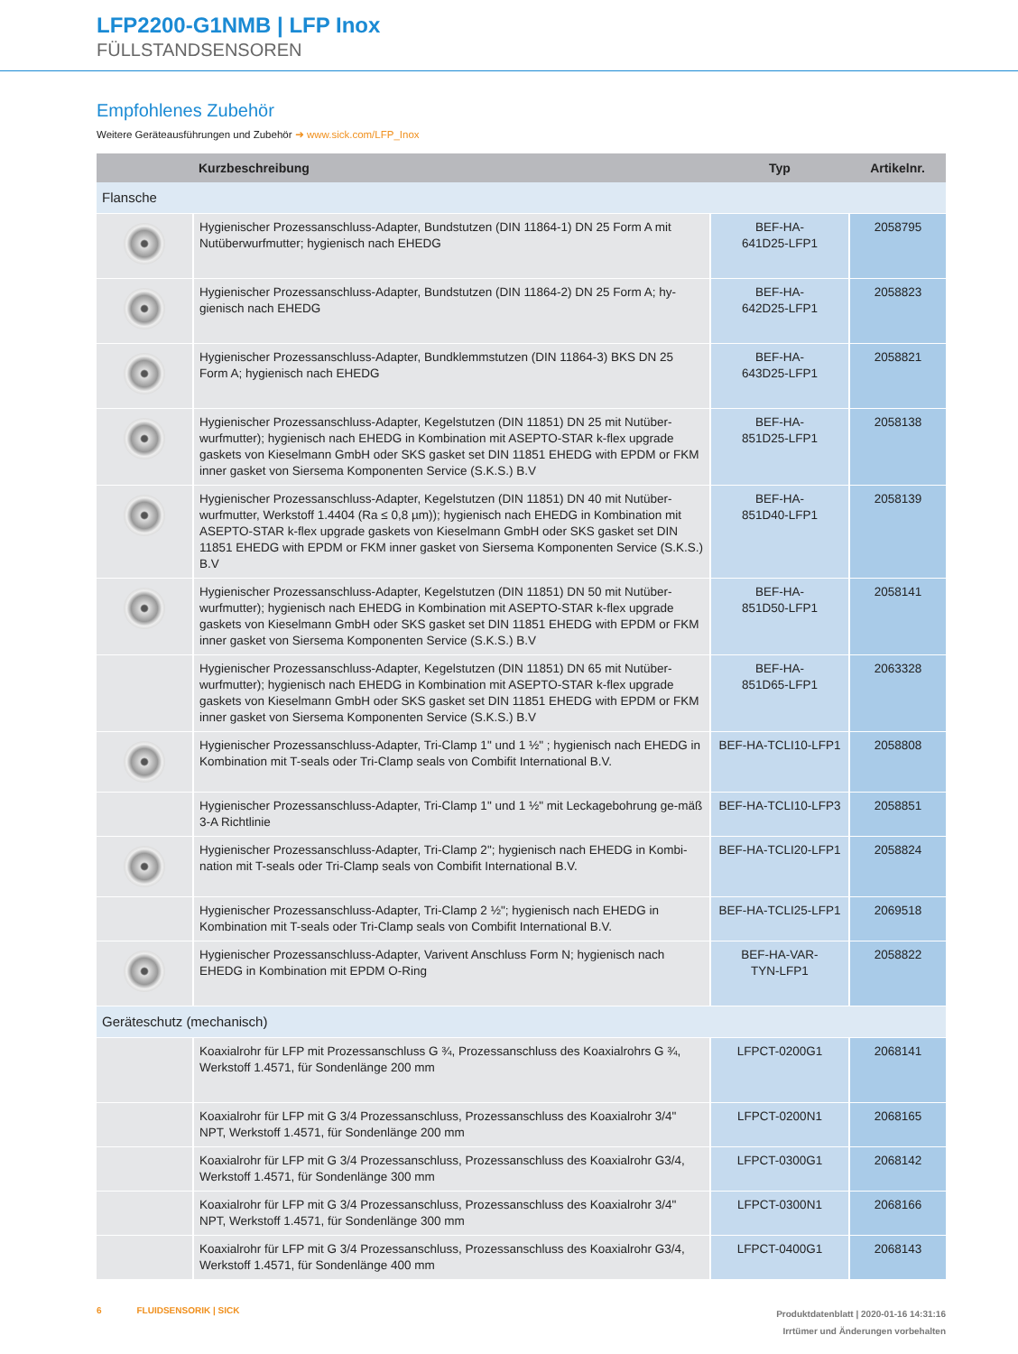LFP2200-G1NMB | LFP Inox
FÜLLSTANDSENSOREN
Empfohlenes Zubehör
Weitere Geräteausführungen und Zubehör ➜ www.sick.com/LFP_Inox
| | Kurzbeschreibung | Typ | Artikelnr. |
| --- | --- | --- | --- |
| Flansche | | | |
| | Hygienischer Prozessanschluss-Adapter, Bundstutzen (DIN 11864-1) DN 25 Form A mit Nutüberwurfmutter; hygienisch nach EHEDG | BEF-HA- 641D25-LFP1 | 2058795 |
| | Hygienischer Prozessanschluss-Adapter, Bundstutzen (DIN 11864-2) DN 25 Form A; hy-gienisch nach EHEDG | BEF-HA- 642D25-LFP1 | 2058823 |
| | Hygienischer Prozessanschluss-Adapter, Bundklemmstutzen (DIN 11864-3) BKS DN 25 Form A; hygienisch nach EHEDG | BEF-HA- 643D25-LFP1 | 2058821 |
| | Hygienischer Prozessanschluss-Adapter, Kegelstutzen (DIN 11851) DN 25 mit Nutüber-wurfmutter); hygienisch nach EHEDG in Kombination mit ASEPTO-STAR k-flex upgrade gaskets von Kieselmann GmbH oder SKS gasket set DIN 11851 EHEDG with EPDM or FKM inner gasket von Siersema Komponenten Service (S.K.S.) B.V | BEF-HA- 851D25-LFP1 | 2058138 |
| | Hygienischer Prozessanschluss-Adapter, Kegelstutzen (DIN 11851) DN 40 mit Nutüber-wurfmutter, Werkstoff 1.4404 (Ra ≤ 0,8 µm)); hygienisch nach EHEDG in Kombination mit ASEPTO-STAR k-flex upgrade gaskets von Kieselmann GmbH oder SKS gasket set DIN 11851 EHEDG with EPDM or FKM inner gasket von Siersema Komponenten Service (S.K.S.) B.V | BEF-HA- 851D40-LFP1 | 2058139 |
| | Hygienischer Prozessanschluss-Adapter, Kegelstutzen (DIN 11851) DN 50 mit Nutüber-wurfmutter); hygienisch nach EHEDG in Kombination mit ASEPTO-STAR k-flex upgrade gaskets von Kieselmann GmbH oder SKS gasket set DIN 11851 EHEDG with EPDM or FKM inner gasket von Siersema Komponenten Service (S.K.S.) B.V | BEF-HA- 851D50-LFP1 | 2058141 |
| | Hygienischer Prozessanschluss-Adapter, Kegelstutzen (DIN 11851) DN 65 mit Nutüber-wurfmutter); hygienisch nach EHEDG in Kombination mit ASEPTO-STAR k-flex upgrade gaskets von Kieselmann GmbH oder SKS gasket set DIN 11851 EHEDG with EPDM or FKM inner gasket von Siersema Komponenten Service (S.K.S.) B.V | BEF-HA- 851D65-LFP1 | 2063328 |
| | Hygienischer Prozessanschluss-Adapter, Tri-Clamp 1" und 1 ½" ; hygienisch nach EHEDG in Kombination mit T-seals oder Tri-Clamp seals von Combifit International B.V. | BEF-HA-TCLI10-LFP1 | 2058808 |
| | Hygienischer Prozessanschluss-Adapter, Tri-Clamp 1" und 1 ½" mit Leckagebohrung ge-mäß 3-A Richtlinie | BEF-HA-TCLI10-LFP3 | 2058851 |
| | Hygienischer Prozessanschluss-Adapter, Tri-Clamp 2"; hygienisch nach EHEDG in Kombi-nation mit T-seals oder Tri-Clamp seals von Combifit International B.V. | BEF-HA-TCLI20-LFP1 | 2058824 |
| | Hygienischer Prozessanschluss-Adapter, Tri-Clamp 2 ½"; hygienisch nach EHEDG in Kombination mit T-seals oder Tri-Clamp seals von Combifit International B.V. | BEF-HA-TCLI25-LFP1 | 2069518 |
| | Hygienischer Prozessanschluss-Adapter, Varivent Anschluss Form N; hygienisch nach EHEDG in Kombination mit EPDM O-Ring | BEF-HA-VAR- TYN-LFP1 | 2058822 |
| Geräteschutz (mechanisch) | | | |
| | Koaxialrohr für LFP mit Prozessanschluss G ¾, Prozessanschluss des Koaxialrohrs G ¾, Werkstoff 1.4571, für Sondenlänge 200 mm | LFPCT-0200G1 | 2068141 |
| | Koaxialrohr für LFP mit G 3/4 Prozessanschluss, Prozessanschluss des Koaxialrohr 3/4" NPT, Werkstoff 1.4571, für Sondenlänge 200 mm | LFPCT-0200N1 | 2068165 |
| | Koaxialrohr für LFP mit G 3/4 Prozessanschluss, Prozessanschluss des Koaxialrohr G3/4, Werkstoff 1.4571, für Sondenlänge 300 mm | LFPCT-0300G1 | 2068142 |
| | Koaxialrohr für LFP mit G 3/4 Prozessanschluss, Prozessanschluss des Koaxialrohr 3/4" NPT, Werkstoff 1.4571, für Sondenlänge 300 mm | LFPCT-0300N1 | 2068166 |
| | Koaxialrohr für LFP mit G 3/4 Prozessanschluss, Prozessanschluss des Koaxialrohr G3/4, Werkstoff 1.4571, für Sondenlänge 400 mm | LFPCT-0400G1 | 2068143 |
6 FLUIDSENSORIK | SICK
Produktdatenblatt | 2020-01-16 14:31:16
Irrtümer und Änderungen vorbehalten